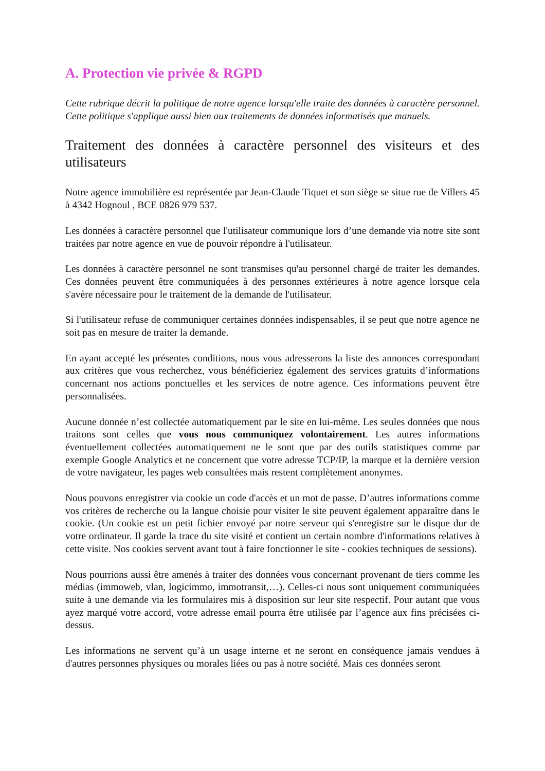A. Protection vie privée & RGPD
Cette rubrique décrit la politique de notre agence lorsqu'elle traite des données à caractère personnel. Cette politique s'applique aussi bien aux traitements de données informatisés que manuels.
Traitement des données à caractère personnel des visiteurs et des utilisateurs
Notre agence immobilière est représentée par Jean-Claude Tiquet et son siège se situe rue de Villers 45 à 4342 Hognoul , BCE 0826 979 537.
Les données à caractère personnel que l'utilisateur communique lors d’une demande via notre site sont traitées par notre agence en vue de pouvoir répondre à l'utilisateur.
Les données à caractère personnel ne sont transmises qu'au personnel chargé de traiter les demandes. Ces données peuvent être communiquées à des personnes extérieures à notre agence lorsque cela s'avère nécessaire pour le traitement de la demande de l'utilisateur.
Si l'utilisateur refuse de communiquer certaines données indispensables, il se peut que notre agence ne soit pas en mesure de traiter la demande.
En ayant accepté les présentes conditions, nous vous adresserons la liste des annonces correspondant aux critères que vous recherchez, vous bénéficieriez également des services gratuits d’informations concernant nos actions ponctuelles et les services de notre agence. Ces informations peuvent être personnalisées.
Aucune donnée n’est collectée automatiquement par le site en lui-même. Les seules données que nous traitons sont celles que vous nous communiquez volontairement. Les autres informations éventuellement collectées automatiquement ne le sont que par des outils statistiques comme par exemple Google Analytics et ne concernent que votre adresse TCP/IP, la marque et la dernière version de votre navigateur, les pages web consultées mais restent complètement anonymes.
Nous pouvons enregistrer via cookie un code d'accès et un mot de passe. D’autres informations comme vos critères de recherche ou la langue choisie pour visiter le site peuvent également apparaître dans le cookie. (Un cookie est un petit fichier envoyé par notre serveur qui s'enregistre sur le disque dur de votre ordinateur. Il garde la trace du site visité et contient un certain nombre d'informations relatives à cette visite. Nos cookies servent avant tout à faire fonctionner le site - cookies techniques de sessions).
Nous pourrions aussi être amenés à traiter des données vous concernant provenant de tiers comme les médias (immoweb, vlan, logicimmo, immotransit,…). Celles-ci nous sont uniquement communiquées suite à une demande via les formulaires mis à disposition sur leur site respectif. Pour autant que vous ayez marqué votre accord, votre adresse email pourra être utilisée par l’agence aux fins précisées ci-dessus.
Les informations ne servent qu’à un usage interne et ne seront en conséquence jamais vendues à d'autres personnes physiques ou morales liées ou pas à notre société. Mais ces données seront